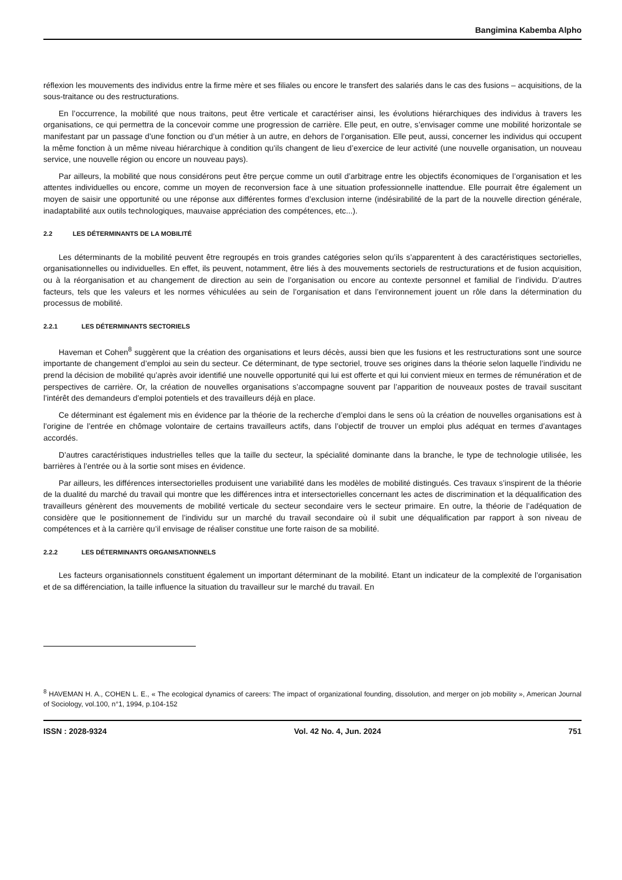Bangimina Kabemba Alpho
réflexion les mouvements des individus entre la firme mère et ses filiales ou encore le transfert des salariés dans le cas des fusions – acquisitions, de la sous-traitance ou des restructurations.
En l’occurrence, la mobilité que nous traitons, peut être verticale et caractériser ainsi, les évolutions hiérarchiques des individus à travers les organisations, ce qui permettra de la concevoir comme une progression de carrière. Elle peut, en outre, s’envisager comme une mobilité horizontale se manifestant par un passage d’une fonction ou d’un métier à un autre, en dehors de l’organisation. Elle peut, aussi, concerner les individus qui occupent la même fonction à un même niveau hiérarchique à condition qu’ils changent de lieu d’exercice de leur activité (une nouvelle organisation, un nouveau service, une nouvelle région ou encore un nouveau pays).
Par ailleurs, la mobilité que nous considérons peut être perçue comme un outil d’arbitrage entre les objectifs économiques de l’organisation et les attentes individuelles ou encore, comme un moyen de reconversion face à une situation professionnelle inattendue. Elle pourrait être également un moyen de saisir une opportunité ou une réponse aux différentes formes d’exclusion interne (indésirabilité de la part de la nouvelle direction générale, inadaptabilité aux outils technologiques, mauvaise appréciation des compétences, etc...).
2.2 LES DÉTERMINANTS DE LA MOBILITÉ
Les déterminants de la mobilité peuvent être regroupés en trois grandes catégories selon qu’ils s’apparentent à des caractéristiques sectorielles, organisationnelles ou individuelles. En effet, ils peuvent, notamment, être liés à des mouvements sectoriels de restructurations et de fusion acquisition, ou à la réorganisation et au changement de direction au sein de l’organisation ou encore au contexte personnel et familial de l’individu. D’autres facteurs, tels que les valeurs et les normes véhiculées au sein de l’organisation et dans l’environnement jouent un rôle dans la détermination du processus de mobilité.
2.2.1 LES DÉTERMINANTS SECTORIELS
Haveman et Cohen<sup>8</sup> suggèrent que la création des organisations et leurs décès, aussi bien que les fusions et les restructurations sont une source importante de changement d’emploi au sein du secteur. Ce déterminant, de type sectoriel, trouve ses origines dans la théorie selon laquelle l’individu ne prend la décision de mobilité qu’après avoir identifié une nouvelle opportunité qui lui est offerte et qui lui convient mieux en termes de rémunération et de perspectives de carrière. Or, la création de nouvelles organisations s’accompagne souvent par l’apparition de nouveaux postes de travail suscitant l’intérêt des demandeurs d’emploi potentiels et des travailleurs déjà en place.
Ce déterminant est également mis en évidence par la théorie de la recherche d’emploi dans le sens où la création de nouvelles organisations est à l’origine de l’entrée en chômage volontaire de certains travailleurs actifs, dans l’objectif de trouver un emploi plus adéquat en termes d’avantages accordés.
D’autres caractéristiques industrielles telles que la taille du secteur, la spécialité dominante dans la branche, le type de technologie utilisée, les barrières à l’entrée ou à la sortie sont mises en évidence.
Par ailleurs, les différences intersectorielles produisent une variabilité dans les modèles de mobilité distingués. Ces travaux s’inspirent de la théorie de la dualité du marché du travail qui montre que les différences intra et intersectorielles concernant les actes de discrimination et la déqualification des travailleurs génèrent des mouvements de mobilité verticale du secteur secondaire vers le secteur primaire. En outre, la théorie de l’adéquation de considère que le positionnement de l’individu sur un marché du travail secondaire où il subit une déqualification par rapport à son niveau de compétences et à la carrière qu’il envisage de réaliser constitue une forte raison de sa mobilité.
2.2.2 LES DÉTERMINANTS ORGANISATIONNELS
Les facteurs organisationnels constituent également un important déterminant de la mobilité. Etant un indicateur de la complexité de l’organisation et de sa différenciation, la taille influence la situation du travailleur sur le marché du travail. En
<sup>8</sup> HAVEMAN H. A., COHEN L. E., « The ecological dynamics of careers: The impact of organizational founding, dissolution, and merger on job mobility », American Journal of Sociology, vol.100, n°1, 1994, p.104-152
ISSN : 2028-9324 Vol. 42 No. 4, Jun. 2024 751